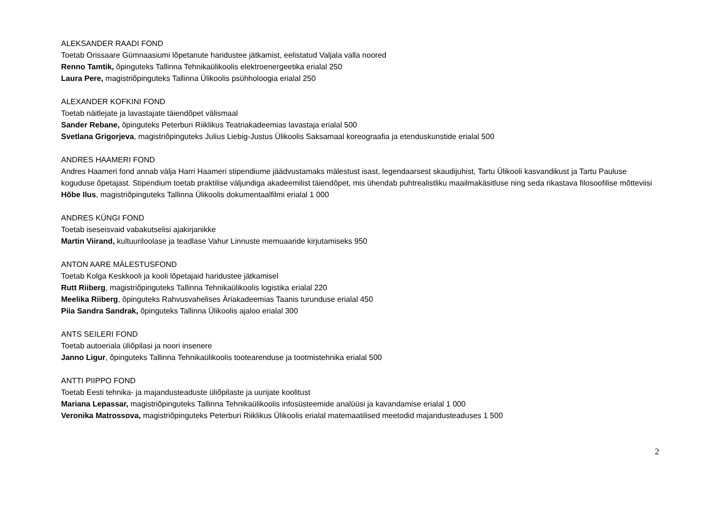ALEKSANDER RAADI FOND
Toetab Orissaare Gümnaasiumi lõpetanute haridustee jätkamist, eelistatud Valjala valla noored
Renno Tamtik, õpinguteks Tallinna Tehnikaülikoolis elektroenergeetika erialal 250
Laura Pere, magistriõpinguteks Tallinna Ülikoolis psühholoogia erialal 250
ALEXANDER KOFKINI FOND
Toetab näitlejate ja lavastajate täiendõpet välismaal
Sander Rebane, õpinguteks Peterburi Riiklikus Teatriakadeemias lavastaja erialal 500
Svetlana Grigorjeva, magistriõpinguteks Julius Liebig-Justus Ülikoolis Saksamaal koreograafia ja etenduskunstide erialal 500
ANDRES HAAMERI FOND
Andres Haameri fond annab välja Harri Haameri stipendiume jäädvustamaks mälestust isast, legendaarsest skaudijuhist, Tartu Ülikooli kasvandikust ja Tartu Pauluse koguduse õpetajast. Stipendium toetab praktilise väljundiga akadeemilist täiendõpet, mis ühendab puhtrealistliku maailmakäsitluse ning seda rikastava filosoofilise mõtteviisi
Hõbe Ilus, magistriõpinguteks Tallinna Ülikoolis dokumentaalfilmi erialal 1 000
ANDRES KÜNGI FOND
Toetab iseseisvaid vabakutselisi ajakirjanikke
Martin Viirand, kultuuriloolase ja teadlase Vahur Linnuste memuaaride kirjutamiseks 950
ANTON AARE MÄLESTUSFOND
Toetab Kolga Keskkooli ja kooli lõpetajaid haridustee jätkamisel
Rutt Riiberg, magistriõpinguteks Tallinna Tehnikaülikoolis logistika erialal 220
Meelika Riiberg, õpinguteks Rahvusvahelises Äriakadeemias Taanis turunduse erialal 450
Piia Sandra Sandrak, õpinguteks Tallinna Ülikoolis ajaloo erialal 300
ANTS SEILERI FOND
Toetab autoeriala üliõpilasi ja noori insenere
Janno Ligur, õpinguteks Tallinna Tehnikaülikoolis tootearenduse ja tootmistehnika erialal 500
ANTTI PIIPPO FOND
Toetab Eesti tehnika- ja majandusteaduste üliõpilaste ja uurijate koolitust
Mariana Lepassar, magistriõpinguteks Tallinna Tehnikaülikoolis infosüsteemide analüüsi ja kavandamise erialal 1 000
Veronika Matrossova, magistriõpinguteks Peterburi Riiklikus Ülikoolis erialal matemaatilised meetodid majandusteaduses 1 500
2